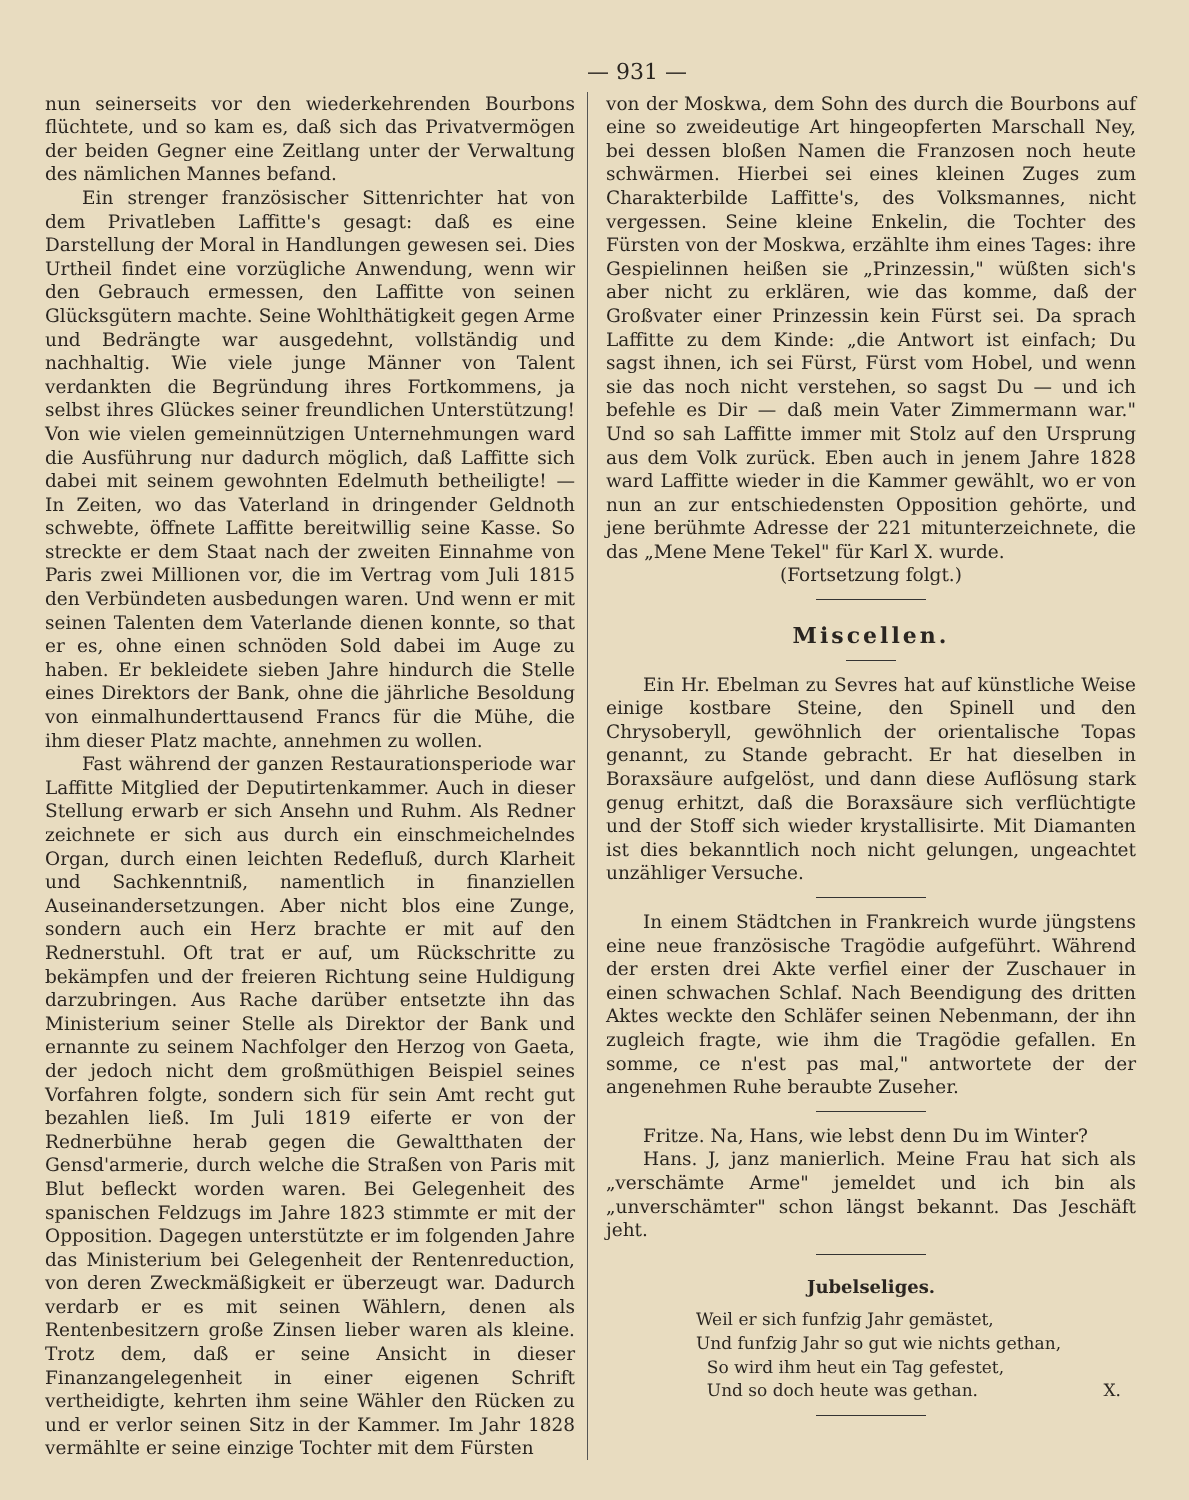— 931 —
nun seinerseits vor den wiederkehrenden Bourbons flüchtete, und so kam es, daß sich das Privatvermögen der beiden Gegner eine Zeitlang unter der Verwaltung des nämlichen Mannes befand.
Ein strenger französischer Sittenrichter hat von dem Privatleben Laffitte's gesagt: daß es eine Darstellung der Moral in Handlungen gewesen sei. Dies Urtheil findet eine vorzügliche Anwendung, wenn wir den Gebrauch ermessen, den Laffitte von seinen Glücksgütern machte. Seine Wohlthätigkeit gegen Arme und Bedrängte war ausgedehnt, vollständig und nachhaltig. Wie viele junge Männer von Talent verdankten die Begründung ihres Fortkommens, ja selbst ihres Glückes seiner freundlichen Unterstützung! Von wie vielen gemeinnützigen Unternehmungen ward die Ausführung nur dadurch möglich, daß Laffitte sich dabei mit seinem gewohnten Edelmuth betheiligte! — In Zeiten, wo das Vaterland in dringender Geldnoth schwebte, öffnete Laffitte bereitwillig seine Kasse. So streckte er dem Staat nach der zweiten Einnahme von Paris zwei Millionen vor, die im Vertrag vom Juli 1815 den Verbündeten ausbedungen waren. Und wenn er mit seinen Talenten dem Vaterlande dienen konnte, so that er es, ohne einen schnöden Sold dabei im Auge zu haben. Er bekleidete sieben Jahre hindurch die Stelle eines Direktors der Bank, ohne die jährliche Besoldung von einmalhunderttausend Francs für die Mühe, die ihm dieser Platz machte, annehmen zu wollen.
Fast während der ganzen Restaurationsperiode war Laffitte Mitglied der Deputirtenkammer. Auch in dieser Stellung erwarb er sich Ansehn und Ruhm. Als Redner zeichnete er sich aus durch ein einschmeichelndes Organ, durch einen leichten Redefluß, durch Klarheit und Sachkenntniß, namentlich in finanziellen Auseinandersetzungen. Aber nicht blos eine Zunge, sondern auch ein Herz brachte er mit auf den Rednerstuhl. Oft trat er auf, um Rückschritte zu bekämpfen und der freieren Richtung seine Huldigung darzubringen. Aus Rache darüber entsetzte ihn das Ministerium seiner Stelle als Direktor der Bank und ernannte zu seinem Nachfolger den Herzog von Gaeta, der jedoch nicht dem großmüthigen Beispiel seines Vorfahren folgte, sondern sich für sein Amt recht gut bezahlen ließ. Im Juli 1819 eiferte er von der Rednerbühne herab gegen die Gewaltthaten der Gensd'armerie, durch welche die Straßen von Paris mit Blut befleckt worden waren. Bei Gelegenheit des spanischen Feldzugs im Jahre 1823 stimmte er mit der Opposition. Dagegen unterstützte er im folgenden Jahre das Ministerium bei Gelegenheit der Rentenreduction, von deren Zweckmäßigkeit er überzeugt war. Dadurch verdarb er es mit seinen Wählern, denen als Rentenbesitzern große Zinsen lieber waren als kleine. Trotz dem, daß er seine Ansicht in dieser Finanzangelegenheit in einer eigenen Schrift vertheidigte, kehrten ihm seine Wähler den Rücken zu und er verlor seinen Sitz in der Kammer. Im Jahr 1828 vermählte er seine einzige Tochter mit dem Fürsten
von der Moskwa, dem Sohn des durch die Bourbons auf eine so zweideutige Art hingeopferten Marschall Ney, bei dessen bloßen Namen die Franzosen noch heute schwärmen. Hierbei sei eines kleinen Zuges zum Charakterbilde Laffitte's, des Volksmannes, nicht vergessen. Seine kleine Enkelin, die Tochter des Fürsten von der Moskwa, erzählte ihm eines Tages: ihre Gespielinnen heißen sie „Prinzessin," wüßten sich's aber nicht zu erklären, wie das komme, daß der Großvater einer Prinzessin kein Fürst sei. Da sprach Laffitte zu dem Kinde: „die Antwort ist einfach; Du sagst ihnen, ich sei Fürst, Fürst vom Hobel, und wenn sie das noch nicht verstehen, so sagst Du — und ich befehle es Dir — daß mein Vater Zimmermann war." Und so sah Laffitte immer mit Stolz auf den Ursprung aus dem Volk zurück. Eben auch in jenem Jahre 1828 ward Laffitte wieder in die Kammer gewählt, wo er von nun an zur entschiedensten Opposition gehörte, und jene berühmte Adresse der 221 mitunterzeichnete, die das „Mene Mene Tekel" für Karl X. wurde.
(Fortsetzung folgt.)
Miscellen.
Ein Hr. Ebelman zu Sevres hat auf künstliche Weise einige kostbare Steine, den Spinell und den Chrysoberyll, gewöhnlich der orientalische Topas genannt, zu Stande gebracht. Er hat dieselben in Boraxsäure aufgelöst, und dann diese Auflösung stark genug erhitzt, daß die Boraxsäure sich verflüchtigte und der Stoff sich wieder krystallisirte. Mit Diamanten ist dies bekanntlich noch nicht gelungen, ungeachtet unzähliger Versuche.
In einem Städtchen in Frankreich wurde jüngstens eine neue französische Tragödie aufgeführt. Während der ersten drei Akte verfiel einer der Zuschauer in einen schwachen Schlaf. Nach Beendigung des dritten Aktes weckte den Schläfer seinen Nebenmann, der ihn zugleich fragte, wie ihm die Tragödie gefallen. En somme, ce n'est pas mal," antwortete der der angenehmen Ruhe beraubte Zuseher.
Fritze. Na, Hans, wie lebst denn Du im Winter?
Hans. J, janz manierlich. Meine Frau hat sich als „verschämte Arme" jemeldet und ich bin als „unverschämter" schon längst bekannt. Das Jeschäft jeht.
Jubelseliges.
Weil er sich funfzig Jahr gemästet,
Und funfzig Jahr so gut wie nichts gethan,
So wird ihm heut ein Tag gefestet,
Und so doch heute was gethan. X.